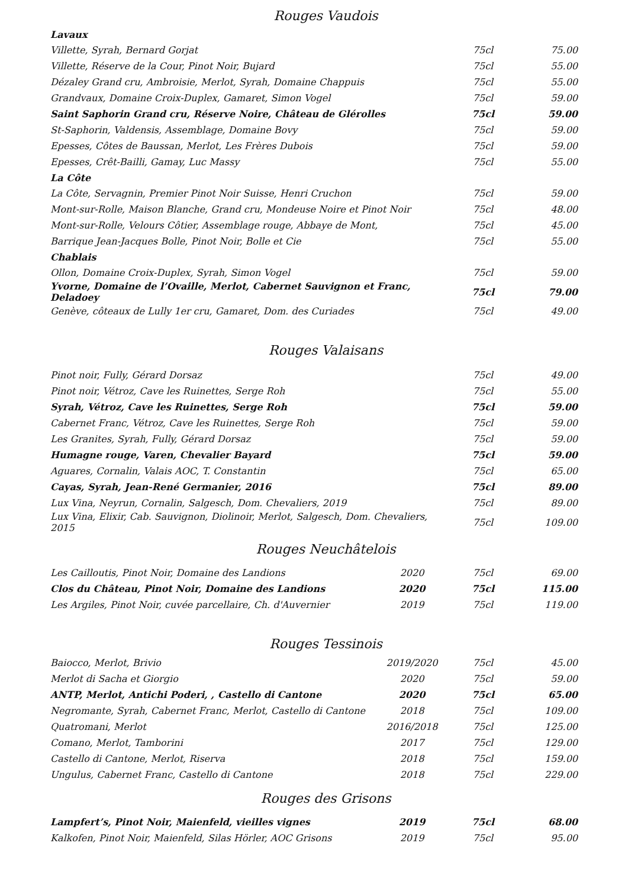Rouges Vaudois
| Lavaux | | |
| Villette, Syrah, Bernard Gorjat | 75cl | 75.00 |
| Villette, Réserve de la Cour, Pinot Noir, Bujard | 75cl | 55.00 |
| Dézaley Grand cru, Ambroisie, Merlot, Syrah, Domaine Chappuis | 75cl | 55.00 |
| Grandvaux, Domaine Croix-Duplex, Gamaret, Simon Vogel | 75cl | 59.00 |
| Saint Saphorin Grand cru, Réserve Noire, Château de Glérolles | 75cl | 59.00 |
| St-Saphorin, Valdensis, Assemblage, Domaine Bovy | 75cl | 59.00 |
| Epesses, Côtes de Baussan, Merlot, Les Frères Dubois | 75cl | 59.00 |
| Epesses, Crêt-Bailli, Gamay, Luc Massy | 75cl | 55.00 |
| La Côte | | |
| La Côte, Servagnin, Premier Pinot Noir Suisse, Henri Cruchon | 75cl | 59.00 |
| Mont-sur-Rolle, Maison Blanche, Grand cru, Mondeuse Noire et Pinot Noir | 75cl | 48.00 |
| Mont-sur-Rolle, Velours Côtier, Assemblage rouge, Abbaye de Mont, | 75cl | 45.00 |
| Barrique Jean-Jacques Bolle, Pinot Noir, Bolle et Cie | 75cl | 55.00 |
| Chablais | | |
| Ollon, Domaine Croix-Duplex, Syrah, Simon Vogel | 75cl | 59.00 |
| Yvorne, Domaine de l’Ovaille, Merlot, Cabernet Sauvignon et Franc, Deladoey | 75cl | 79.00 |
| Genève, côteaux de Lully 1er cru, Gamaret, Dom. des Curiades | 75cl | 49.00 |
Rouges Valaisans
| Pinot noir, Fully, Gérard Dorsaz | 75cl | 49.00 |
| Pinot noir, Vétroz, Cave les Ruinettes, Serge Roh | 75cl | 55.00 |
| Syrah, Vétroz, Cave les Ruinettes, Serge Roh | 75cl | 59.00 |
| Cabernet Franc, Vétroz, Cave les Ruinettes, Serge Roh | 75cl | 59.00 |
| Les Granites, Syrah, Fully, Gérard Dorsaz | 75cl | 59.00 |
| Humagne rouge, Varen, Chevalier Bayard | 75cl | 59.00 |
| Aguares, Cornalin, Valais AOC, T. Constantin | 75cl | 65.00 |
| Cayas, Syrah, Jean-René Germanier, 2016 | 75cl | 89.00 |
| Lux Vina, Neyrun, Cornalin, Salgesch, Dom. Chevaliers, 2019 | 75cl | 89.00 |
| Lux Vina, Elixir, Cab. Sauvignon, Diolinoir, Merlot, Salgesch, Dom. Chevaliers, 2015 | 75cl | 109.00 |
Rouges Neuchâtelois
| Les Cailloutis, Pinot Noir, Domaine des Landions | 2020 | 75cl | 69.00 |
| Clos du Château, Pinot Noir, Domaine des Landions | 2020 | 75cl | 115.00 |
| Les Argiles, Pinot Noir, cuvée parcellaire, Ch. d'Auvernier | 2019 | 75cl | 119.00 |
Rouges Tessinois
| Baiocco, Merlot, Brivio | 2019/2020 | 75cl | 45.00 |
| Merlot di Sacha et Giorgio | 2020 | 75cl | 59.00 |
| ANTP, Merlot, Antichi Poderi, , Castello di Cantone | 2020 | 75cl | 65.00 |
| Negromante, Syrah, Cabernet Franc, Merlot, Castello di Cantone | 2018 | 75cl | 109.00 |
| Quatromani, Merlot | 2016/2018 | 75cl | 125.00 |
| Comano, Merlot, Tamborini | 2017 | 75cl | 129.00 |
| Castello di Cantone, Merlot, Riserva | 2018 | 75cl | 159.00 |
| Ungulus, Cabernet Franc, Castello di Cantone | 2018 | 75cl | 229.00 |
Rouges des Grisons
| Lampfert’s, Pinot Noir, Maienfeld, vieilles vignes | 2019 | 75cl | 68.00 |
| Kalkofen, Pinot Noir, Maienfeld, Silas Hörler, AOC Grisons | 2019 | 75cl | 95.00 |